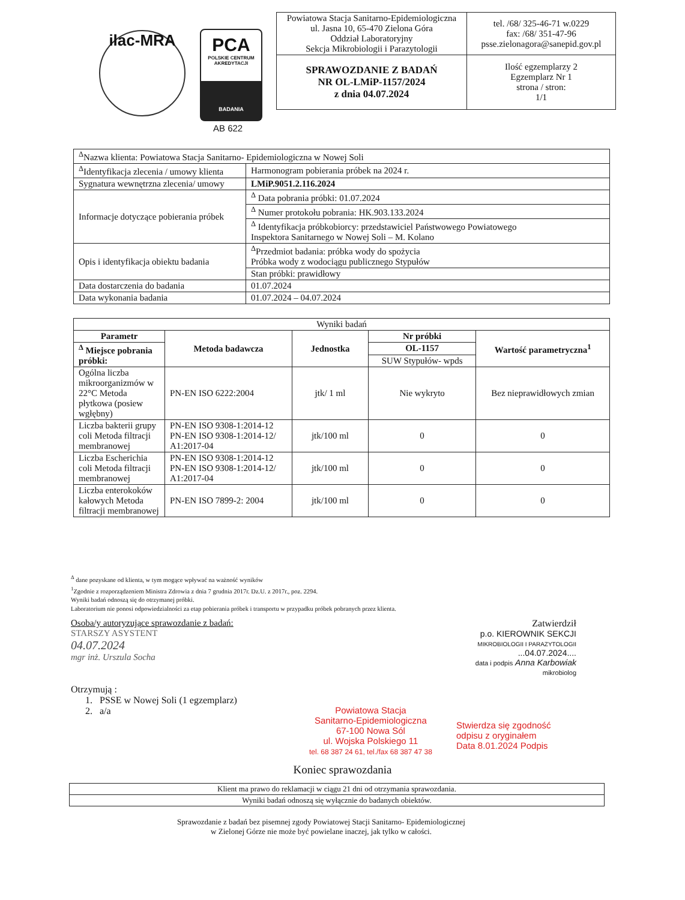ilac-MRA
PCA
POLSKIE CENTRUM AKREDYTACJI
BADANIA
AB 622
| Powiatowa Stacja Sanitarno-Epidemiologiczna ul. Jasna 10, 65-470 Zielona Góra Oddział Laboratoryjny Sekcja Mikrobiologii i Parazytologii | tel. /68/ 325-46-71 w.0229 fax: /68/ 351-47-96 psse.zielonagora@sanepid.gov.pl |
| SPRAWOZDANIE Z BADAŃ NR OL-LMiP-1157/2024 z dnia 04.07.2024 | Ilość egzemplarzy 2 Egzemplarz Nr 1 strona / stron: 1/1 |
| <sup>Δ</sup>Nazwa klienta: Powiatowa Stacja Sanitarno- Epidemiologiczna w Nowej Soli | |
| <sup>Δ</sup>Identyfikacja zlecenia / umowy klienta | Harmonogram pobierania próbek na 2024 r. |
| Sygnatura wewnętrzna zlecenia/ umowy | LMiP.9051.2.116.2024 |
| Informacje dotyczące pobierania próbek | <sup>Δ</sup> Data pobrania próbki: 01.07.2024 |
| | <sup>Δ</sup> Numer protokołu pobrania: HK.903.133.2024 |
| | <sup>Δ</sup> Identyfikacja próbkobiorcy: przedstawiciel Państwowego Powiatowego Inspektora Sanitarnego w Nowej Soli – M. Kolano |
| Opis i identyfikacja obiektu badania | <sup>Δ</sup>Przedmiot badania: próbka wody do spożycia Próbka wody z wodociągu publicznego Stypułów |
| | Stan próbki: prawidłowy |
| Data dostarczenia do badania | 01.07.2024 |
| Data wykonania badania | 01.07.2024 – 04.07.2024 |
| Wyniki badań | | | | |
| Parametr | Metoda badawcza | Jednostka | Nr próbki | Wartość parametryczna<sup>1</sup> |
| <sup>Δ</sup> Miejsce pobrania próbki: | | | OL-1157 | |
| | | | SUW Stypułów- wpds | |
| Ogólna liczba mikroorganizmów w 22°C Metoda płytkowa (posiew wgłębny) | PN-EN ISO 6222:2004 | jtk/ 1 ml | Nie wykryto | Bez nieprawidłowych zmian |
| Liczba bakterii grupy coli Metoda filtracji membranowej | PN-EN ISO 9308-1:2014-12 PN-EN ISO 9308-1:2014-12/ A1:2017-04 | jtk/100 ml | 0 | 0 |
| Liczba Escherichia coli Metoda filtracji membranowej | PN-EN ISO 9308-1:2014-12 PN-EN ISO 9308-1:2014-12/ A1:2017-04 | jtk/100 ml | 0 | 0 |
| Liczba enterokoków kałowych Metoda filtracji membranowej | PN-EN ISO 7899-2: 2004 | jtk/100 ml | 0 | 0 |
<sup>Δ</sup> dane pozyskane od klienta, w tym mogące wpływać na ważność wyników
<sup>1</sup> Zgodnie z rozporządzeniem Ministra Zdrowia z dnia 7 grudnia 2017r. Dz.U. z 2017r., poz. 2294.
Wyniki badań odnoszą się do otrzymanej próbki.
Laboratorium nie ponosi odpowiedzialności za etap pobierania próbek i transportu w przypadku próbek pobranych przez klienta.
Osoba/y autoryzujące sprawozdanie z badań:
STARSZY ASYSTENT
04.07.2024
mgr inż. Urszula Socha
Zatwierdził
p.o. KIEROWNIK SEKCJI
MIKROBIOLOGII I PARAZYTOLOGII
...04.07.2024....
data i podpis Anna Karbowiak
mikrobiolog
Otrzymują :
1. PSSE w Nowej Soli (1 egzemplarz)
2. a/a
Powiatowa Stacja
Sanitarno-Epidemiologiczna
67-100 Nowa Sól
ul. Wojska Polskiego 11
tel. 68 387 24 61, tel./fax 68 387 47 38
Stwierdza się zgodność
odpisu z oryginałem
Data 8.01.2024 Podpis
Koniec sprawozdania
| Klient ma prawo do reklamacji w ciągu 21 dni od otrzymania sprawozdania. |
| Wyniki badań odnoszą się wyłącznie do badanych obiektów. |
Sprawozdanie z badań bez pisemnej zgody Powiatowej Stacji Sanitarno- Epidemiologicznej
w Zielonej Górze nie może być powielane inaczej, jak tylko w całości.